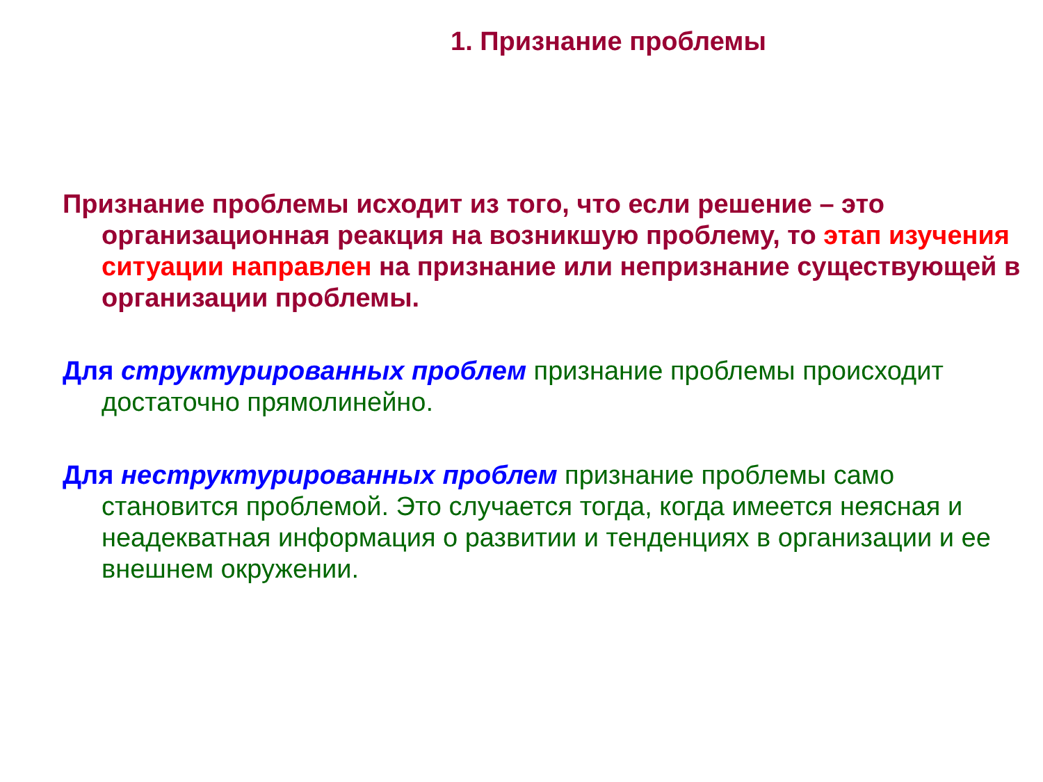1. Признание проблемы
Признание проблемы исходит из того, что если решение – это организационная реакция на возникшую проблему, то этап изучения ситуации направлен на признание или непризнание существующей в организации проблемы.
Для структурированных проблем признание проблемы происходит достаточно прямолинейно.
Для неструктурированных проблем признание проблемы само становится проблемой. Это случается тогда, когда имеется неясная и неадекватная информация о развитии и тенденциях в организации и ее внешнем окружении.